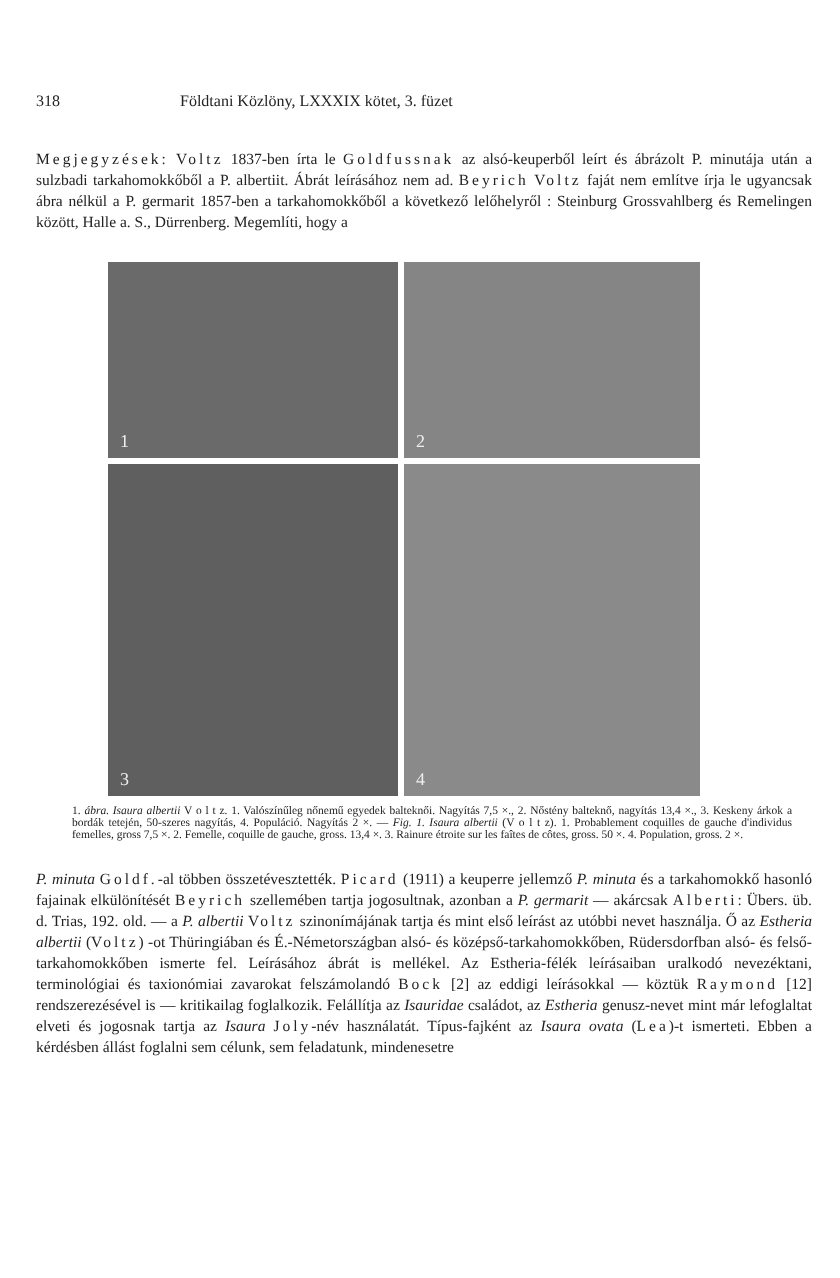318 Földtani Közlöny, LXXXIX kötet, 3. füzet
Megjegyzések: Voltz 1837-ben írta le Goldfussnak az alsó-keuperből leírt és ábrázolt P. minutája után a sulzbadi tarkahomokkőből a P. albertiit. Ábrát leírásához nem ad. Beyrich Voltz faját nem említve írja le ugyancsak ábra nélkül a P. germarit 1857-ben a tarkahomokkőből a következő lelőhelyről : Steinburg Grossvahlberg és Remelingen között, Halle a. S., Dürrenberg. Megemlíti, hogy a
1
2
3
4
1. ábra. Isaura albertii V o l t z. 1. Valószínűleg nőnemű egyedek balteknői. Nagyítás 7,5 ×., 2. Nőstény balteknő, nagyítás 13,4 ×., 3. Keskeny árkok a bordák tetején, 50-szeres nagyítás, 4. Populáció. Nagyítás 2 ×. — Fig. 1. Isaura albertii (V o l t z). 1. Probablement coquilles de gauche d'individus femelles, gross 7,5 ×. 2. Femelle, coquille de gauche, gross. 13,4 ×. 3. Rainure étroite sur les faîtes de côtes, gross. 50 ×. 4. Population, gross. 2 ×.
P. minuta Goldf.-al többen összetévesztették. Picard (1911) a keuperre jellemző P. minuta és a tarkahomokkő hasonló fajainak elkülönítését Beyrich szellemében tartja jogosultnak, azonban a P. germarit — akárcsak Alberti: Übers. üb. d. Trias, 192. old. — a P. albertii Voltz szinonímájának tartja és mint első leírást az utóbbi nevet használja. Ő az Estheria albertii (Voltz) -ot Thüringiában és É.-Németországban alsó- és középső-tarkahomokkőben, Rüdersdorfban alsó- és felső-tarkahomokkőben ismerte fel. Leírásához ábrát is mellékel. Az Estheria-félék leírásaiban uralkodó nevezéktani, terminológiai és taxionómiai zavarokat felszámolandó Bock [2] az eddigi leírásokkal — köztük Raymond [12] rendszerezésével is — kritikailag foglalkozik. Felállítja az Isauridae családot, az Estheria genusz-nevet mint már lefoglaltat elveti és jogosnak tartja az Isaura Joly-név használatát. Típus-fajként az Isaura ovata (Lea)-t ismerteti. Ebben a kérdésben állást foglalni sem célunk, sem feladatunk, mindenesetre